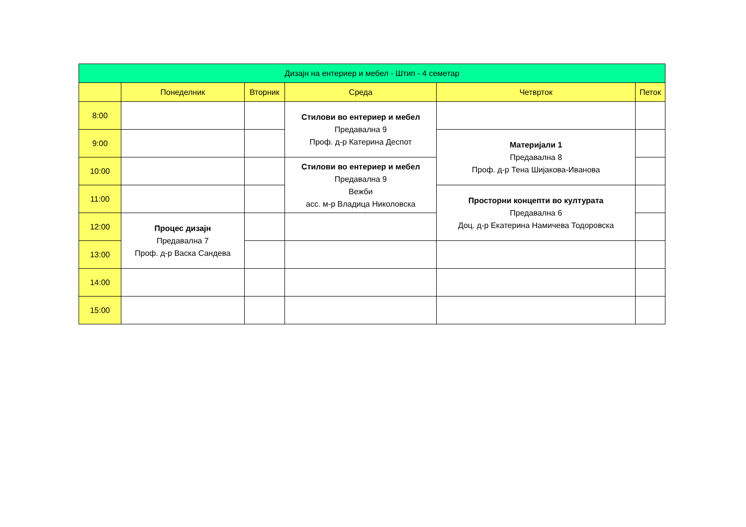| Дизајн на ентериер и мебел - Штип - 4 семетар | | | | | |
| --- | --- | --- | --- | --- | --- |
| | Понеделник | Вторник | Среда | Четврток | Петок |
| 8:00 | | | Стилови во ентериер и мебел Предавална 9 Проф. д-р Катерина Деспот | | |
| 9:00 | | | | Материјали 1 Предавална 8 Проф. д-р Тена Шијакова-Иванова | |
| 10:00 | | | Стилови во ентериер и мебел Предавална 9 Вежби асс. м-р Владица Николовска | | |
| 11:00 | | | | Просторни концепти во културата Предавална 6 Доц. д-р Екатерина Намичева Тодоровска | |
| 12:00 | Процес дизајн Предавална 7 Проф. д-р Васка Сандева | | | | |
| 13:00 | | | | | |
| 14:00 | | | | | |
| 15:00 | | | | | |